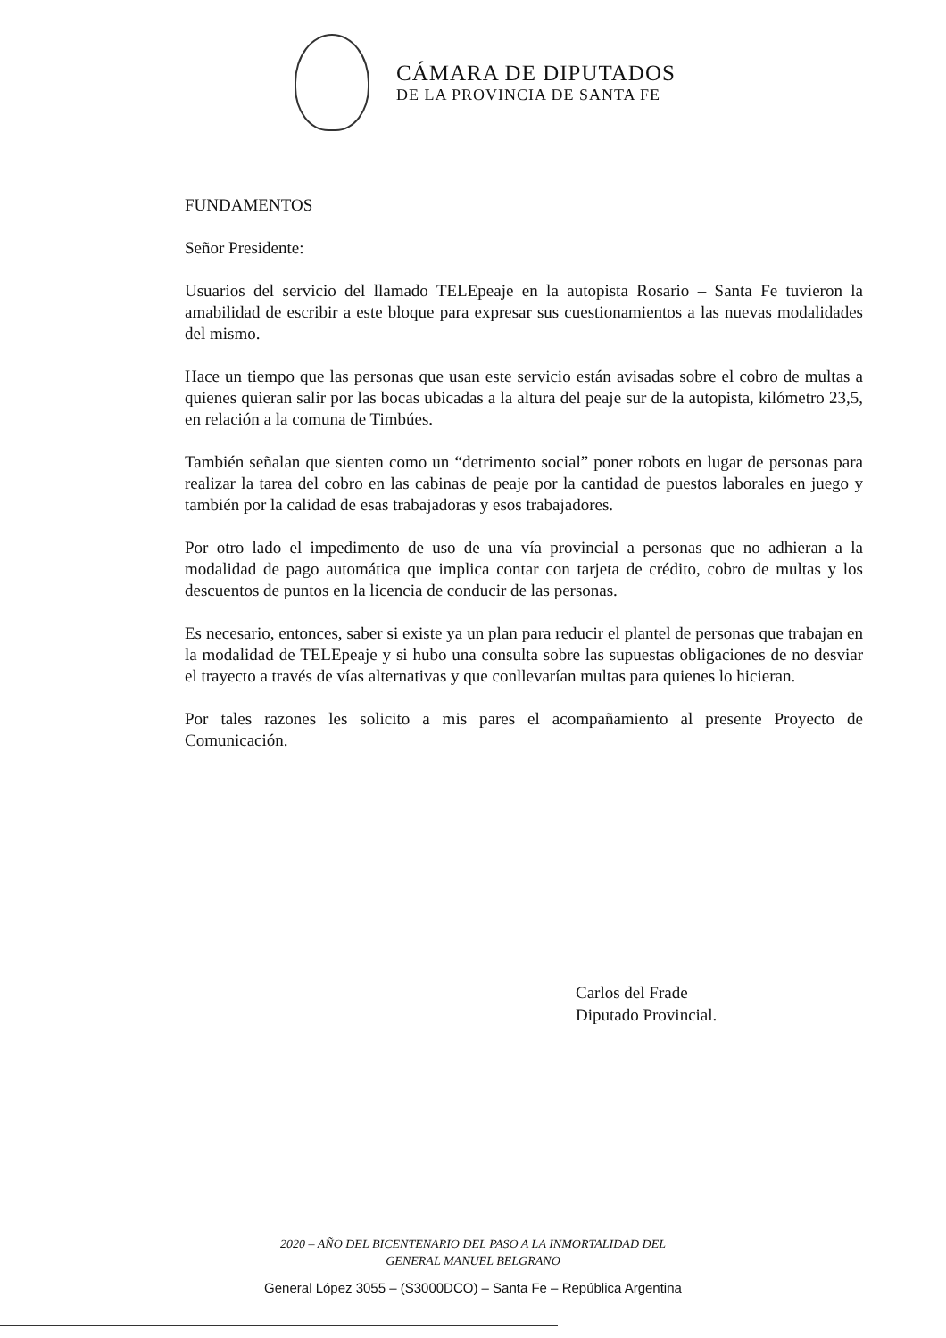CÁMARA DE DIPUTADOS
DE LA PROVINCIA DE SANTA FE
FUNDAMENTOS
Señor Presidente:
Usuarios del servicio del llamado TELEpeaje en la autopista Rosario – Santa Fe tuvieron la amabilidad de escribir a este bloque para expresar sus cuestionamientos a las nuevas modalidades del mismo.
Hace un tiempo que las personas que usan este servicio están avisadas sobre el cobro de multas a quienes quieran salir por las bocas ubicadas a la altura del peaje sur de la autopista, kilómetro 23,5, en relación a la comuna de Timbúes.
También señalan que sienten como un “detrimento social” poner robots en lugar de personas para realizar la tarea del cobro en las cabinas de peaje por la cantidad de puestos laborales en juego y también por la calidad de esas trabajadoras y esos trabajadores.
Por otro lado el impedimento de uso de una vía provincial a personas que no adhieran a la modalidad de pago automática que implica contar con tarjeta de crédito, cobro de multas y los descuentos de puntos en la licencia de conducir de las personas.
Es necesario, entonces, saber si existe ya un plan para reducir el plantel de personas que trabajan en la modalidad de TELEpeaje y si hubo una consulta sobre las supuestas obligaciones de no desviar el trayecto a través de vías alternativas y que conllevarían multas para quienes lo hicieran.
Por tales razones les solicito a mis pares el acompañamiento al presente Proyecto de Comunicación.
Carlos del Frade
Diputado Provincial.
2020 – AÑO DEL BICENTENARIO DEL PASO A LA INMORTALIDAD DEL
GENERAL MANUEL BELGRANO
General López 3055 – (S3000DCO) – Santa Fe – República Argentina